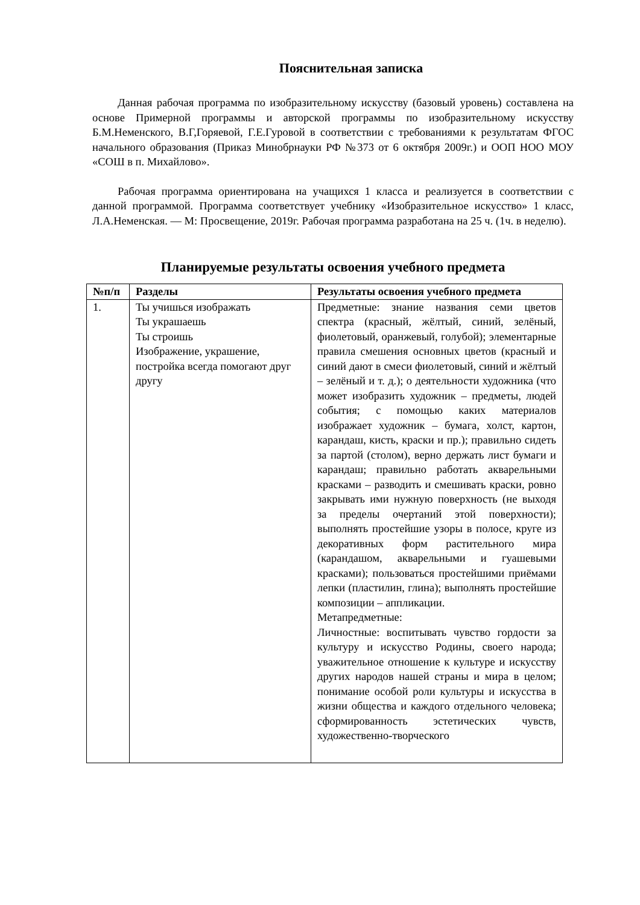Пояснительная записка
Данная рабочая программа по изобразительному искусству (базовый уровень) составлена на основе Примерной программы и авторской программы по изобразительному искусству Б.М.Неменского, В.Г,Горяевой, Г.Е.Гуровой в соответствии с требованиями к результатам ФГОС начального образования (Приказ Минобрнауки РФ №373 от 6 октября 2009г.) и ООП НОО МОУ «СОШ в п. Михайлово».
Рабочая программа ориентирована на учащихся 1 класса и реализуется в соответствии с данной программой. Программа соответствует учебнику «Изобразительное искусство» 1 класс, Л.А.Неменская. — М: Просвещение, 2019г. Рабочая программа разработана на 25 ч. (1ч. в неделю).
Планируемые результаты освоения учебного предмета
| №п/п | Разделы | Результаты освоения учебного предмета |
| --- | --- | --- |
| 1. | Ты учишься изображать Ты украшаешь Ты строишь Изображение, украшение, постройка всегда помогают друг другу | Предметные: знание названия семи цветов спектра (красный, жёлтый, синий, зелёный, фиолетовый, оранжевый, голубой); элементарные правила смешения основных цветов (красный и синий дают в смеси фиолетовый, синий и жёлтый – зелёный и т. д.); о деятельности художника (что может изобразить художник – предметы, людей события; с помощью каких материалов изображает художник – бумага, холст, картон, карандаш, кисть, краски и пр.); правильно сидеть за партой (столом), верно держать лист бумаги и карандаш; правильно работать акварельными красками – разводить и смешивать краски, ровно закрывать ими нужную поверхность (не выходя за пределы очертаний этой поверхности); выполнять простейшие узоры в полосе, круге из декоративных форм растительного мира (карандашом, акварельными и гуашевыми красками); пользоваться простейшими приёмами лепки (пластилин, глина); выполнять простейшие композиции – аппликации. Метапредметные: Личностные: воспитывать чувство гордости за культуру и искусство Родины, своего народа; уважительное отношение к культуре и искусству других народов нашей страны и мира в целом; понимание особой роли культуры и искусства в жизни общества и каждого отдельного человека; сформированность эстетических чувств, художественно-творческого |